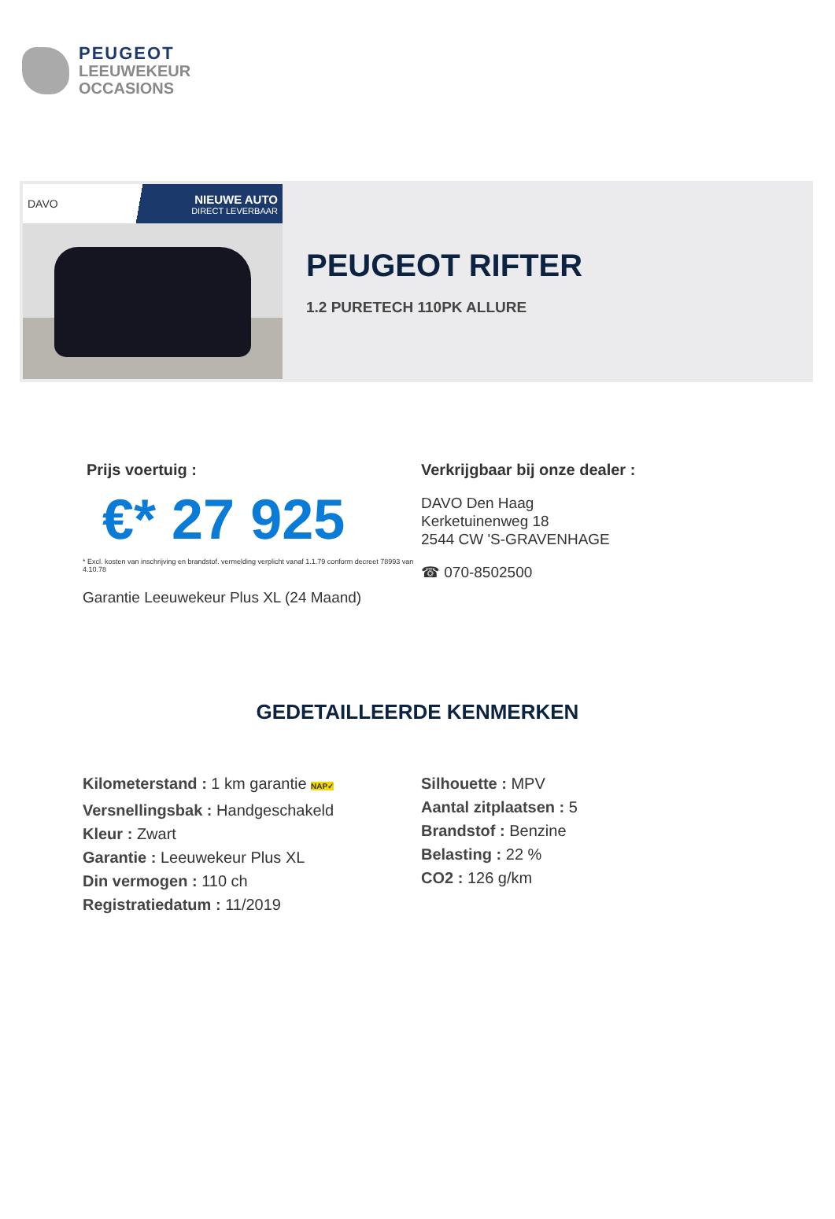PEUGEOT
LEEUWEKEUR
OCCASIONS
DAVO NIEUWE AUTO
DIRECT LEVERBAAR
PEUGEOT RIFTER
1.2 PURETECH 110PK ALLURE
Prijs voertuig :
€* 27 925
* Excl. kosten van inschrijving en brandstof. vermelding verplicht vanaf 1.1.79 conform decreet 78993 van 4.10.78
Garantie Leeuwekeur Plus XL (24 Maand)
Verkrijgbaar bij onze dealer :
DAVO Den Haag
Kerketuinenweg 18
2544 CW 'S-GRAVENHAGE
☎ 070-8502500
GEDETAILLEERDE KENMERKEN
Kilometerstand : 1 km garantie NAP✓
Versnellingsbak : Handgeschakeld
Kleur : Zwart
Garantie : Leeuwekeur Plus XL
Din vermogen : 110 ch
Registratiedatum : 11/2019
Silhouette : MPV
Aantal zitplaatsen : 5
Brandstof : Benzine
Belasting : 22 %
CO2 : 126 g/km